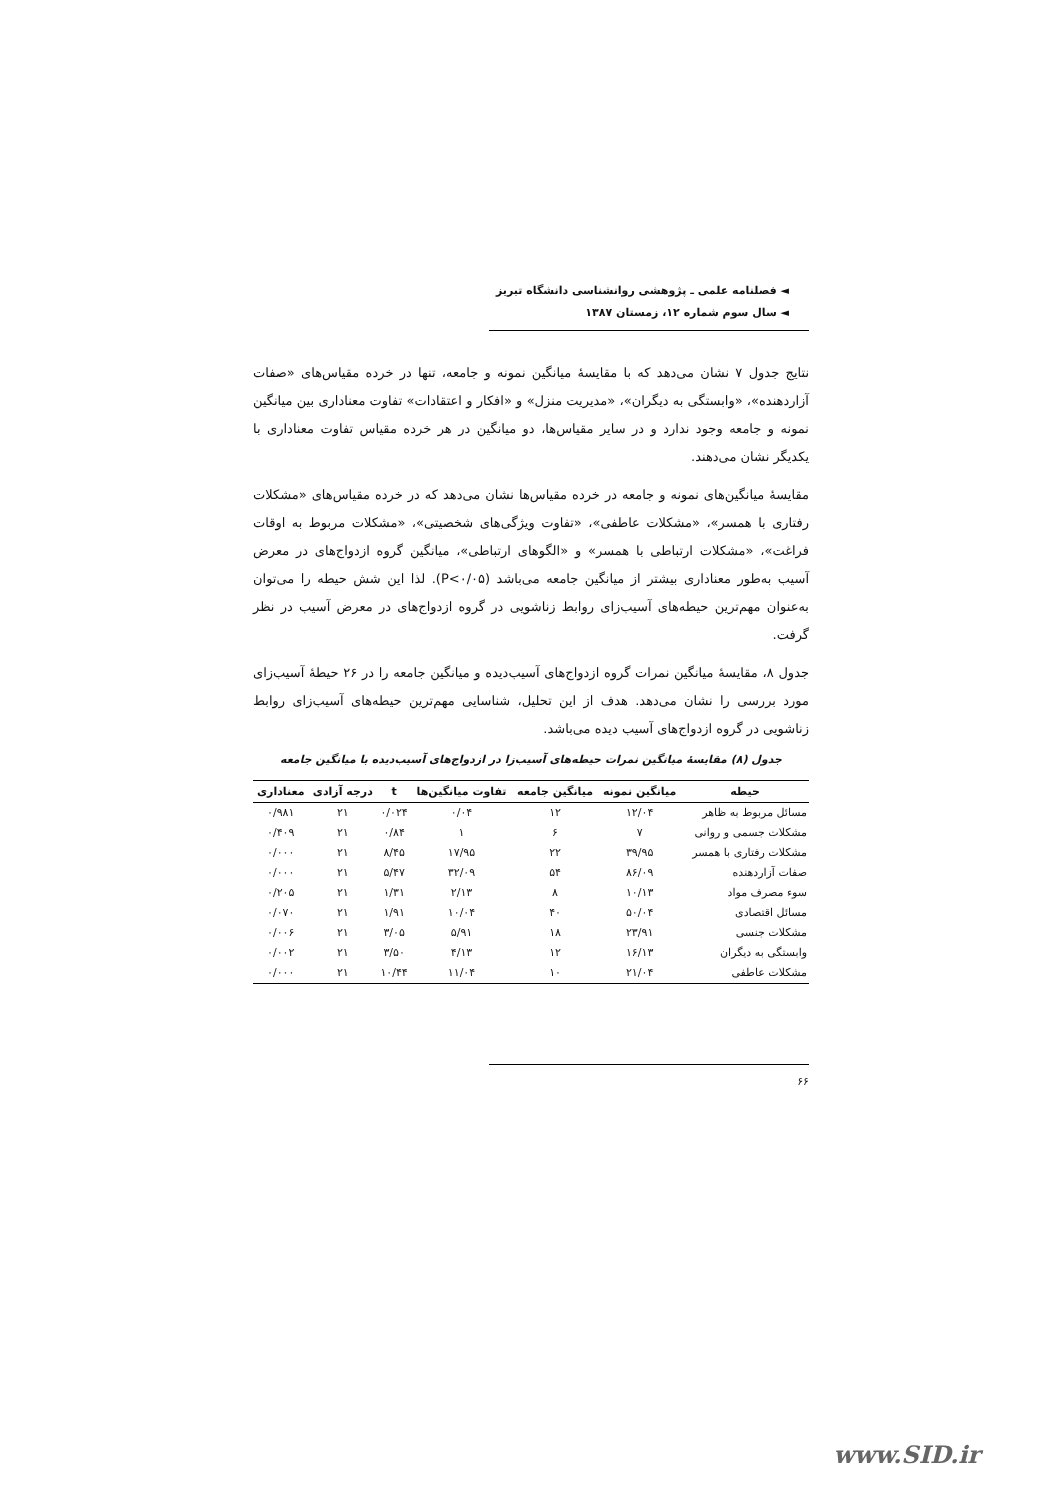◄ فصلنامه علمی ـ پژوهشی روانشناسی دانشگاه تبریز
◄ سال سوم شماره ۱۲، زمستان ۱۳۸۷
نتایج جدول ۷ نشان می‌دهد که با مقایسهٔ میانگین نمونه و جامعه، تنها در خرده مقیاس‌های «صفات آزاردهنده»، «وابستگی به دیگران»، «مدیریت منزل» و «افکار و اعتقادات» تفاوت معناداری بین میانگین نمونه و جامعه وجود ندارد و در سایر مقیاس‌ها، دو میانگین در هر خرده مقیاس تفاوت معناداری با یکدیگر نشان می‌دهند.
مقایسهٔ میانگین‌های نمونه و جامعه در خرده مقیاس‌ها نشان می‌دهد که در خرده مقیاس‌های «مشکلات رفتاری با همسر»، «مشکلات عاطفی»، «تفاوت ویژگی‌های شخصیتی»، «مشکلات مربوط به اوقات فراغت»، «مشکلات ارتباطی با همسر» و «الگوهای ارتباطی»، میانگین گروه ازدواج‌های در معرض آسیب به‌طور معناداری بیشتر از میانگین جامعه می‌باشد (P<۰/۰۵). لذا این شش حیطه را می‌توان به‌عنوان مهم‌ترین حیطه‌های آسیب‌زای روابط زناشویی در گروه ازدواج‌های در معرض آسیب در نظر گرفت.
جدول ۸، مقایسهٔ میانگین نمرات گروه ازدواج‌های آسیب‌دیده و میانگین جامعه را در ۲۶ حیطهٔ آسیب‌زای مورد بررسی را نشان می‌دهد. هدف از این تحلیل، شناسایی مهم‌ترین حیطه‌های آسیب‌زای روابط زناشویی در گروه ازدواج‌های آسیب دیده می‌باشد.
جدول (۸) مقایسهٔ میانگین نمرات حیطه‌های آسیب‌زا در ازدواج‌های آسیب‌دیده با میانگین جامعه
| حیطه | میانگین نمونه | میانگین جامعه | تفاوت میانگین‌ها | t | درجه آزادی | معناداری |
| --- | --- | --- | --- | --- | --- | --- |
| مسائل مربوط به ظاهر | ۱۲/۰۴ | ۱۲ | ۰/۰۴ | ۰/۰۲۴ | ۲۱ | ۰/۹۸۱ |
| مشکلات جسمی و روانی | ۷ | ۶ | ۱ | ۰/۸۴ | ۲۱ | ۰/۴۰۹ |
| مشکلات رفتاری با همسر | ۳۹/۹۵ | ۲۲ | ۱۷/۹۵ | ۸/۴۵ | ۲۱ | ۰/۰۰۰ |
| صفات آزاردهنده | ۸۶/۰۹ | ۵۴ | ۳۲/۰۹ | ۵/۴۷ | ۲۱ | ۰/۰۰۰ |
| سوء مصرف مواد | ۱۰/۱۳ | ۸ | ۲/۱۳ | ۱/۳۱ | ۲۱ | ۰/۲۰۵ |
| مسائل اقتصادی | ۵۰/۰۴ | ۴۰ | ۱۰/۰۴ | ۱/۹۱ | ۲۱ | ۰/۰۷۰ |
| مشکلات جنسی | ۲۳/۹۱ | ۱۸ | ۵/۹۱ | ۳/۰۵ | ۲۱ | ۰/۰۰۶ |
| وابستگی به دیگران | ۱۶/۱۳ | ۱۲ | ۴/۱۳ | ۳/۵۰ | ۲۱ | ۰/۰۰۲ |
| مشکلات عاطفی | ۲۱/۰۴ | ۱۰ | ۱۱/۰۴ | ۱۰/۴۴ | ۲۱ | ۰/۰۰۰ |
۶۶
www.SID.ir